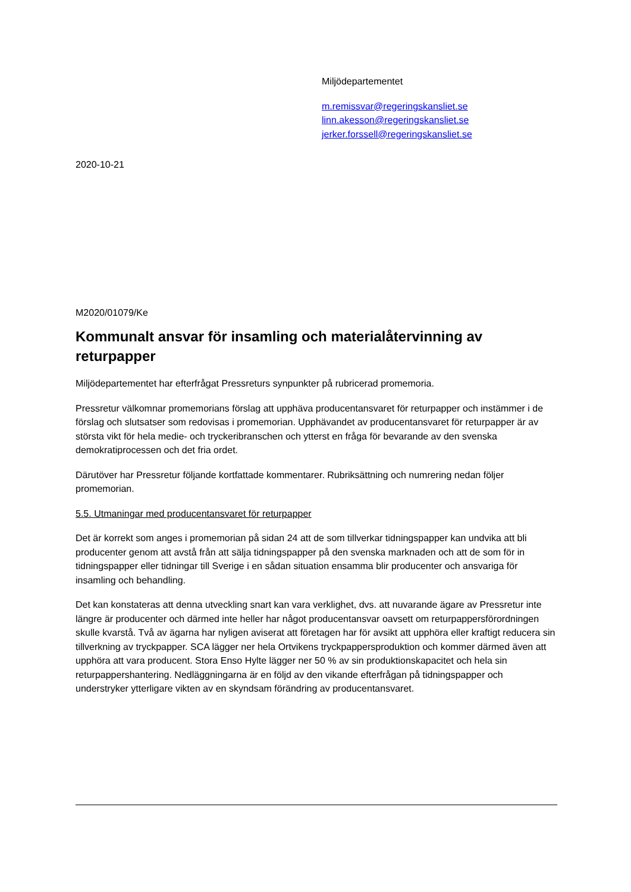Miljödepartementet
m.remissvar@regeringskansliet.se
linn.akesson@regeringskansliet.se
jerker.forssell@regeringskansliet.se
2020-10-21
M2020/01079/Ke
Kommunalt ansvar för insamling och materialåtervinning av returpapper
Miljödepartementet har efterfrågat Pressreturs synpunkter på rubricerad promemoria.
Pressretur välkomnar promemorians förslag att upphäva producentansvaret för returpapper och instämmer i de förslag och slutsatser som redovisas i promemorian. Upphävandet av producentansvaret för returpapper är av största vikt för hela medie- och tryckeribranschen och ytterst en fråga för bevarande av den svenska demokratiprocessen och det fria ordet.
Därutöver har Pressretur följande kortfattade kommentarer. Rubriksättning och numrering nedan följer promemorian.
5.5. Utmaningar med producentansvaret för returpapper
Det är korrekt som anges i promemorian på sidan 24 att de som tillverkar tidningspapper kan undvika att bli producenter genom att avstå från att sälja tidningspapper på den svenska marknaden och att de som för in tidningspapper eller tidningar till Sverige i en sådan situation ensamma blir producenter och ansvariga för insamling och behandling.
Det kan konstateras att denna utveckling snart kan vara verklighet, dvs. att nuvarande ägare av Pressretur inte längre är producenter och därmed inte heller har något producentansvar oavsett om returpappersförordningen skulle kvarstå. Två av ägarna har nyligen aviserat att företagen har för avsikt att upphöra eller kraftigt reducera sin tillverkning av tryckpapper. SCA lägger ner hela Ortvikens tryckpappersproduktion och kommer därmed även att upphöra att vara producent. Stora Enso Hylte lägger ner 50 % av sin produktionskapacitet och hela sin returpappershantering. Nedläggningarna är en följd av den vikande efterfrågan på tidningspapper och understryker ytterligare vikten av en skyndsam förändring av producentansvaret.